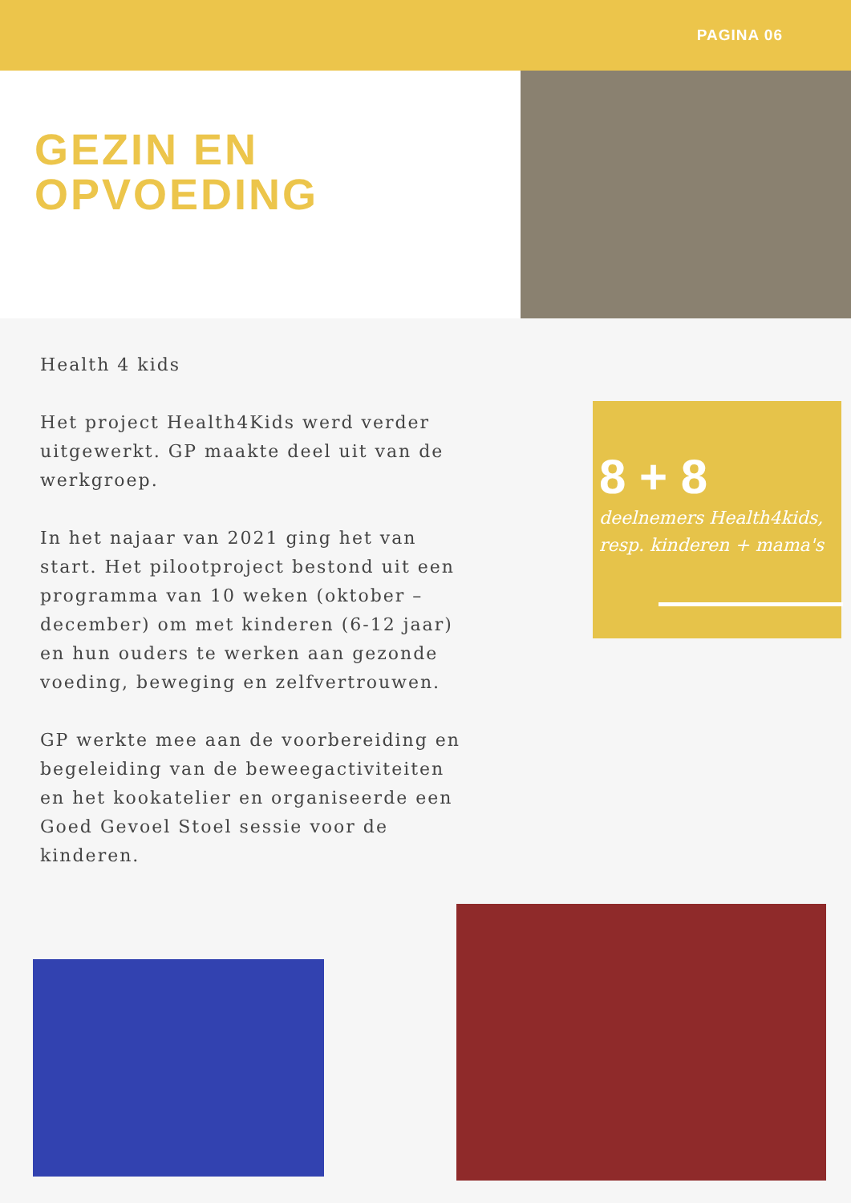PAGINA 06
GEZIN EN
OPVOEDING
Health 4 kids
Het project Health4Kids werd verder uitgewerkt. GP maakte deel uit van de werkgroep.
In het najaar van 2021 ging het van start. Het pilootproject bestond uit een programma van 10 weken (oktober – december) om met kinderen (6-12 jaar) en hun ouders te werken aan gezonde voeding, beweging en zelfvertrouwen.
GP werkte mee aan de voorbereiding en begeleiding van de beweegactiviteiten en het kookatelier en organiseerde een Goed Gevoel Stoel sessie voor de kinderen.
8 + 8
deelnemers Health4kids, resp. kinderen + mama's